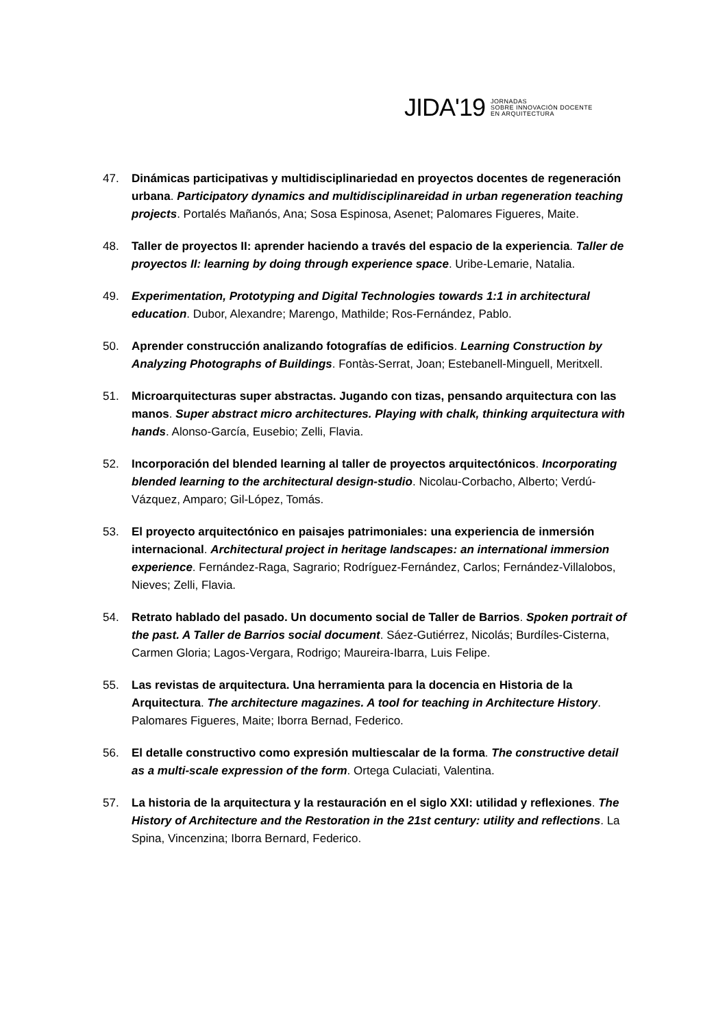JIDA'19 JORNADAS
SOBRE INNOVACIÓN DOCENTE
EN ARQUITECTURA
47. Dinámicas participativas y multidisciplinariedad en proyectos docentes de regeneración urbana. Participatory dynamics and multidisciplinareidad in urban regeneration teaching projects. Portalés Mañanós, Ana; Sosa Espinosa, Asenet; Palomares Figueres, Maite.
48. Taller de proyectos II: aprender haciendo a través del espacio de la experiencia. Taller de proyectos II: learning by doing through experience space. Uribe-Lemarie, Natalia.
49. Experimentation, Prototyping and Digital Technologies towards 1:1 in architectural education. Dubor, Alexandre; Marengo, Mathilde; Ros-Fernández, Pablo.
50. Aprender construcción analizando fotografías de edificios. Learning Construction by Analyzing Photographs of Buildings. Fontàs-Serrat, Joan; Estebanell-Minguell, Meritxell.
51. Microarquitecturas super abstractas. Jugando con tizas, pensando arquitectura con las manos. Super abstract micro architectures. Playing with chalk, thinking arquitectura with hands. Alonso-García, Eusebio; Zelli, Flavia.
52. Incorporación del blended learning al taller de proyectos arquitectónicos. Incorporating blended learning to the architectural design-studio. Nicolau-Corbacho, Alberto; Verdú-Vázquez, Amparo; Gil-López, Tomás.
53. El proyecto arquitectónico en paisajes patrimoniales: una experiencia de inmersión internacional. Architectural project in heritage landscapes: an international immersion experience. Fernández-Raga, Sagrario; Rodríguez-Fernández, Carlos; Fernández-Villalobos, Nieves; Zelli, Flavia.
54. Retrato hablado del pasado. Un documento social de Taller de Barrios. Spoken portrait of the past. A Taller de Barrios social document. Sáez-Gutiérrez, Nicolás; Burdíles-Cisterna, Carmen Gloria; Lagos-Vergara, Rodrigo; Maureira-Ibarra, Luis Felipe.
55. Las revistas de arquitectura. Una herramienta para la docencia en Historia de la Arquitectura. The architecture magazines. A tool for teaching in Architecture History. Palomares Figueres, Maite; Iborra Bernad, Federico.
56. El detalle constructivo como expresión multiescalar de la forma. The constructive detail as a multi-scale expression of the form. Ortega Culaciati, Valentina.
57. La historia de la arquitectura y la restauración en el siglo XXI: utilidad y reflexiones. The History of Architecture and the Restoration in the 21st century: utility and reflections. La Spina, Vincenzina; Iborra Bernard, Federico.